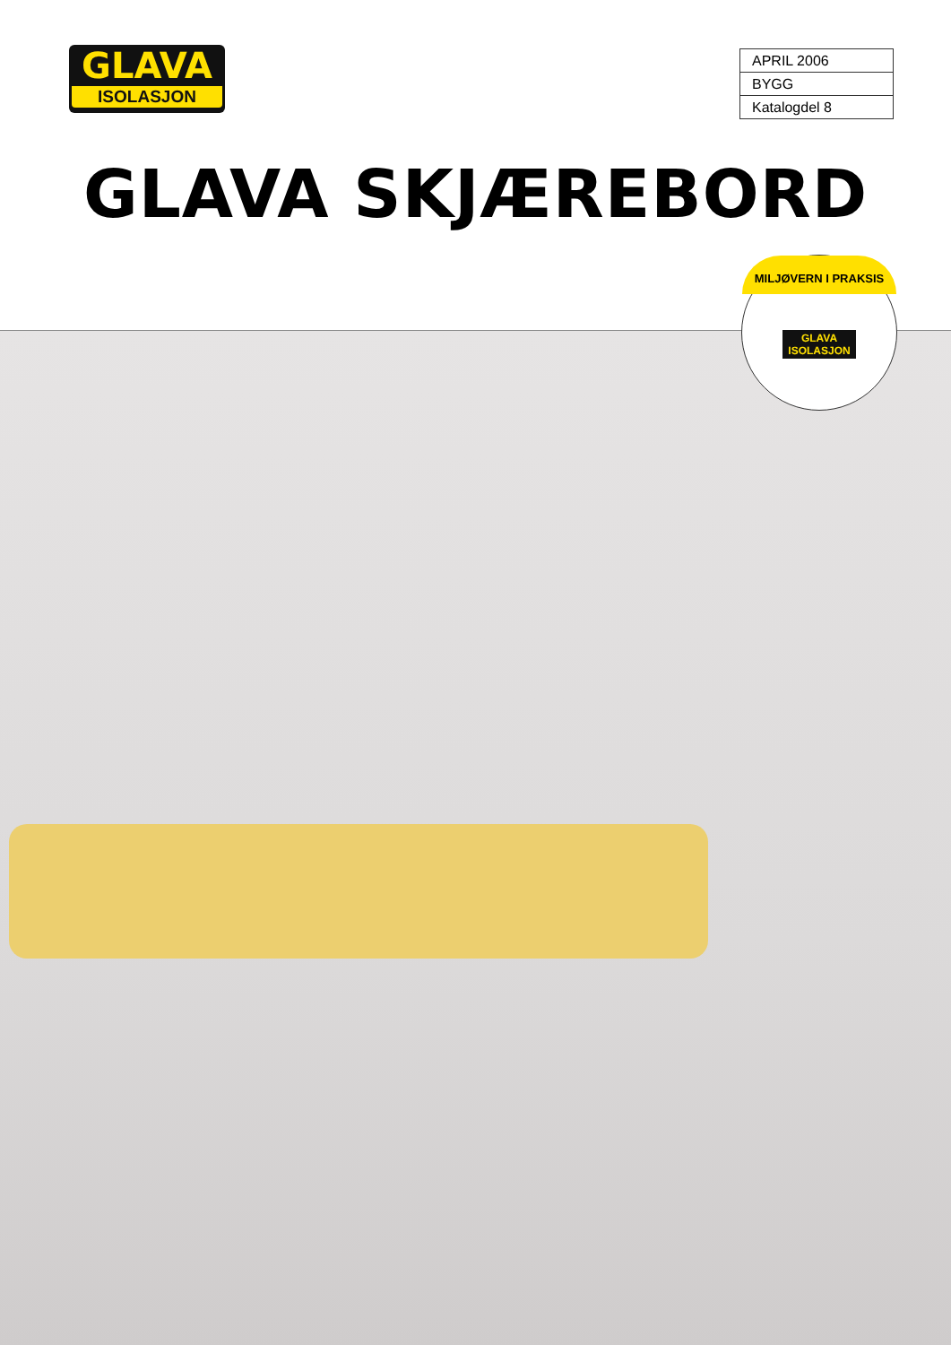GLAVA
ISOLASJON
| APRIL 2006 |
| BYGG |
| Katalogdel 8 |
GLAVA SKJÆREBORD
MILJØVERN I PRAKSIS
GLAVA
ISOLASJON